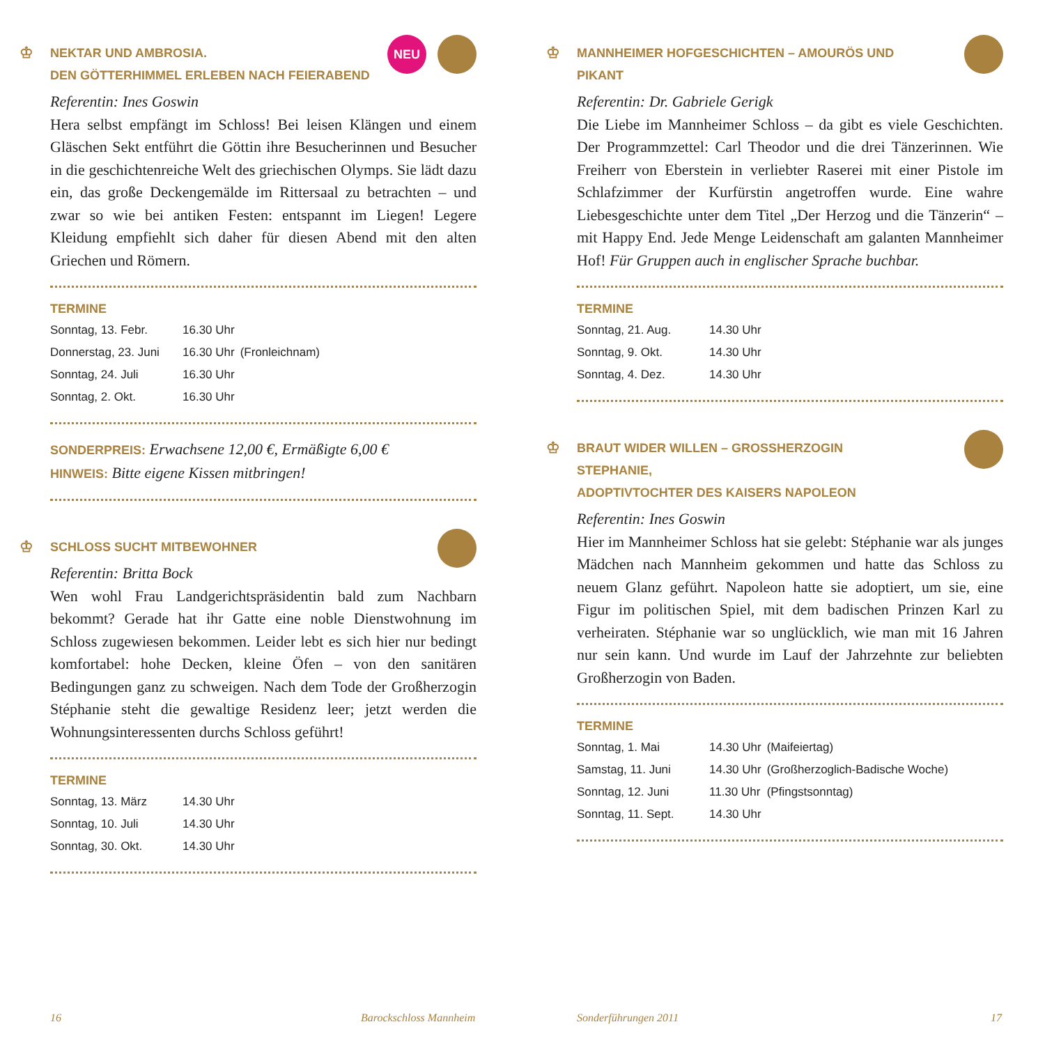♔ NEKTAR UND AMBROSIA.
DEN GÖTTERHIMMEL ERLEBEN NACH FEIERABEND
NEU
Referentin: Ines Goswin
Hera selbst empfängt im Schloss! Bei leisen Klängen und einem Gläschen Sekt entführt die Göttin ihre Besucherinnen und Besucher in die geschichtenreiche Welt des griechischen Olymps. Sie lädt dazu ein, das große Deckengemälde im Rittersaal zu betrachten – und zwar so wie bei antiken Festen: entspannt im Liegen! Legere Kleidung empfiehlt sich daher für diesen Abend mit den alten Griechen und Römern.
TERMINE
| Sonntag, 13. Febr. | 16.30 Uhr | |
| Donnerstag, 23. Juni | 16.30 Uhr | (Fronleichnam) |
| Sonntag, 24. Juli | 16.30 Uhr | |
| Sonntag, 2. Okt. | 16.30 Uhr | |
SONDERPREIS: Erwachsene 12,00 €, Ermäßigte 6,00 €
HINWEIS: Bitte eigene Kissen mitbringen!
♔ SCHLOSS SUCHT MITBEWOHNER
Referentin: Britta Bock
Wen wohl Frau Landgerichtspräsidentin bald zum Nachbarn bekommt? Gerade hat ihr Gatte eine noble Dienstwohnung im Schloss zugewiesen bekommen. Leider lebt es sich hier nur bedingt komfortabel: hohe Decken, kleine Öfen – von den sanitären Bedingungen ganz zu schweigen. Nach dem Tode der Großherzogin Stéphanie steht die gewaltige Residenz leer; jetzt werden die Wohnungsinteressenten durchs Schloss geführt!
TERMINE
| Sonntag, 13. März | 14.30 Uhr |
| Sonntag, 10. Juli | 14.30 Uhr |
| Sonntag, 30. Okt. | 14.30 Uhr |
♔ MANNHEIMER HOFGESCHICHTEN – AMOURÖS UND PIKANT
Referentin: Dr. Gabriele Gerigk
Die Liebe im Mannheimer Schloss – da gibt es viele Geschichten. Der Programmzettel: Carl Theodor und die drei Tänzerinnen. Wie Freiherr von Eberstein in verliebter Raserei mit einer Pistole im Schlafzimmer der Kurfürstin angetroffen wurde. Eine wahre Liebesgeschichte unter dem Titel „Der Herzog und die Tänzerin“ – mit Happy End. Jede Menge Leidenschaft am galanten Mannheimer Hof! Für Gruppen auch in englischer Sprache buchbar.
TERMINE
| Sonntag, 21. Aug. | 14.30 Uhr |
| Sonntag, 9. Okt. | 14.30 Uhr |
| Sonntag, 4. Dez. | 14.30 Uhr |
♔ BRAUT WIDER WILLEN – GROSSHERZOGIN STEPHANIE,
ADOPTIVTOCHTER DES KAISERS NAPOLEON
Referentin: Ines Goswin
Hier im Mannheimer Schloss hat sie gelebt: Stéphanie war als junges Mädchen nach Mannheim gekommen und hatte das Schloss zu neuem Glanz geführt. Napoleon hatte sie adoptiert, um sie, eine Figur im politischen Spiel, mit dem badischen Prinzen Karl zu verheiraten. Stéphanie war so unglücklich, wie man mit 16 Jahren nur sein kann. Und wurde im Lauf der Jahrzehnte zur beliebten Großherzogin von Baden.
TERMINE
| Sonntag, 1. Mai | 14.30 Uhr | (Maifeiertag) |
| Samstag, 11. Juni | 14.30 Uhr | (Großherzoglich-Badische Woche) |
| Sonntag, 12. Juni | 11.30 Uhr | (Pfingstsonntag) |
| Sonntag, 11. Sept. | 14.30 Uhr | |
16 Barockschloss Mannheim Sonderführungen 2011 17